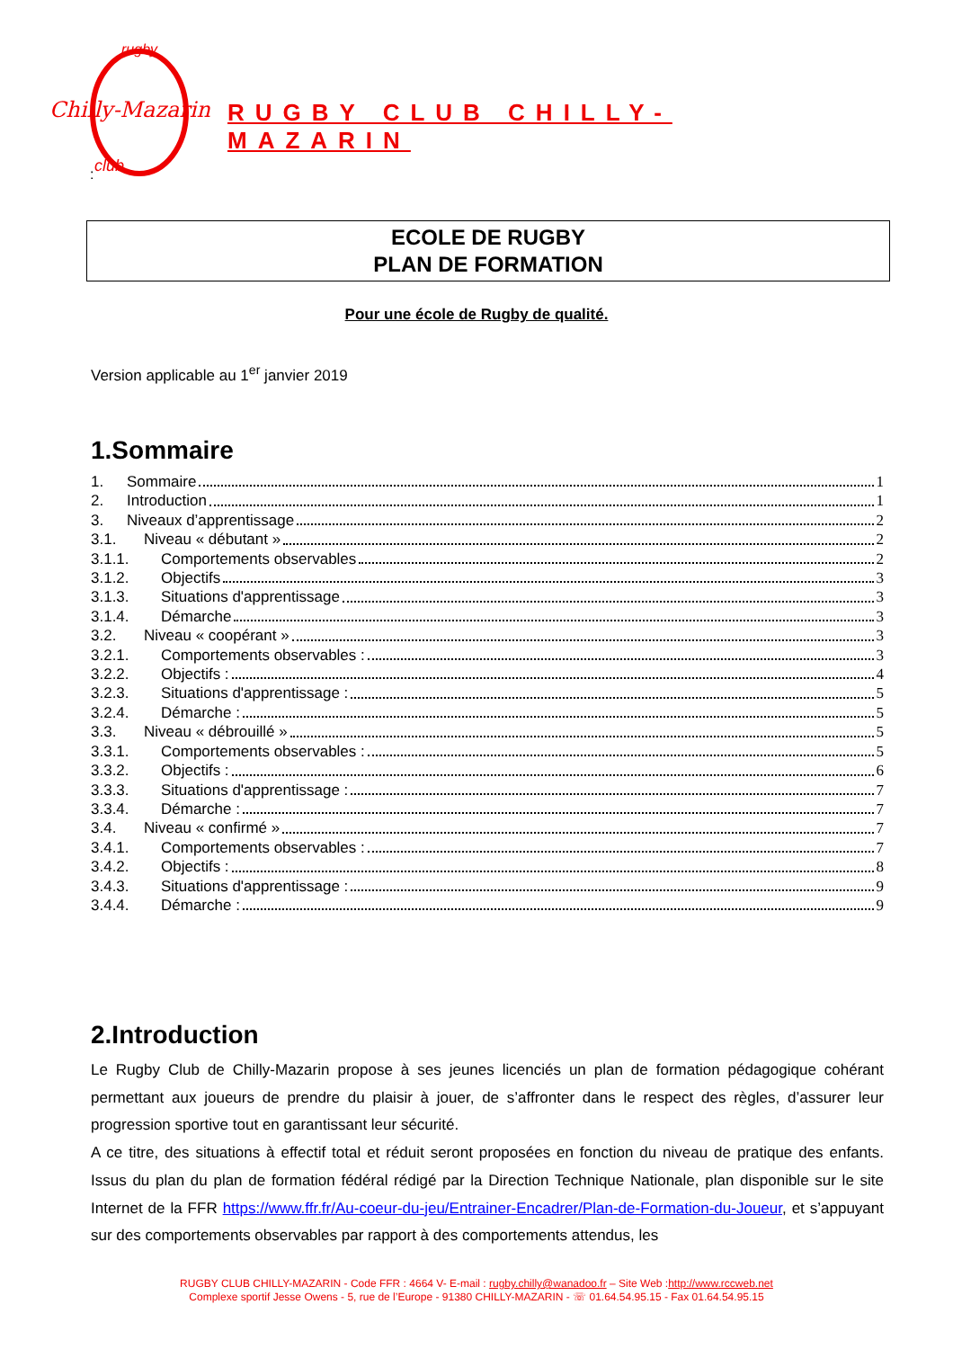Chilly-Mazarin
rugby
club
RUGBY CLUB CHILLY-MAZARIN
:
ECOLE DE RUGBY
PLAN DE FORMATION
Pour une école de Rugby de qualité.
Version applicable au 1<sup>er</sup> janvier 2019
1.Sommaire
1. Sommaire 1
2. Introduction 1
3. Niveaux d’apprentissage 2
3.1. Niveau « débutant » 2
3.1.1. Comportements observables 2
3.1.2. Objectifs 3
3.1.3. Situations d'apprentissage 3
3.1.4. Démarche 3
3.2. Niveau « coopérant » 3
3.2.1. Comportements observables : 3
3.2.2. Objectifs : 4
3.2.3. Situations d'apprentissage : 5
3.2.4. Démarche : 5
3.3. Niveau « débrouillé » 5
3.3.1. Comportements observables : 5
3.3.2. Objectifs : 6
3.3.3. Situations d'apprentissage : 7
3.3.4. Démarche : 7
3.4. Niveau « confirmé » 7
3.4.1. Comportements observables : 7
3.4.2. Objectifs : 8
3.4.3. Situations d'apprentissage : 9
3.4.4. Démarche : 9
2.Introduction
Le Rugby Club de Chilly-Mazarin propose à ses jeunes licenciés un plan de formation pédagogique cohérant permettant aux joueurs de prendre du plaisir à jouer, de s’affronter dans le respect des règles, d’assurer leur progression sportive tout en garantissant leur sécurité.
A ce titre, des situations à effectif total et réduit seront proposées en fonction du niveau de pratique des enfants. Issus du plan du plan de formation fédéral rédigé par la Direction Technique Nationale, plan disponible sur le site Internet de la FFR https://www.ffr.fr/Au-coeur-du-jeu/Entrainer-Encadrer/Plan-de-Formation-du-Joueur, et s’appuyant sur des comportements observables par rapport à des comportements attendus, les
RUGBY CLUB CHILLY-MAZARIN - Code FFR : 4664 V- E-mail : rugby.chilly@wanadoo.fr – Site Web :http://www.rccweb.net
Complexe sportif Jesse Owens - 5, rue de l’Europe - 91380 CHILLY-MAZARIN - ☏ 01.64.54.95.15 - Fax 01.64.54.95.15